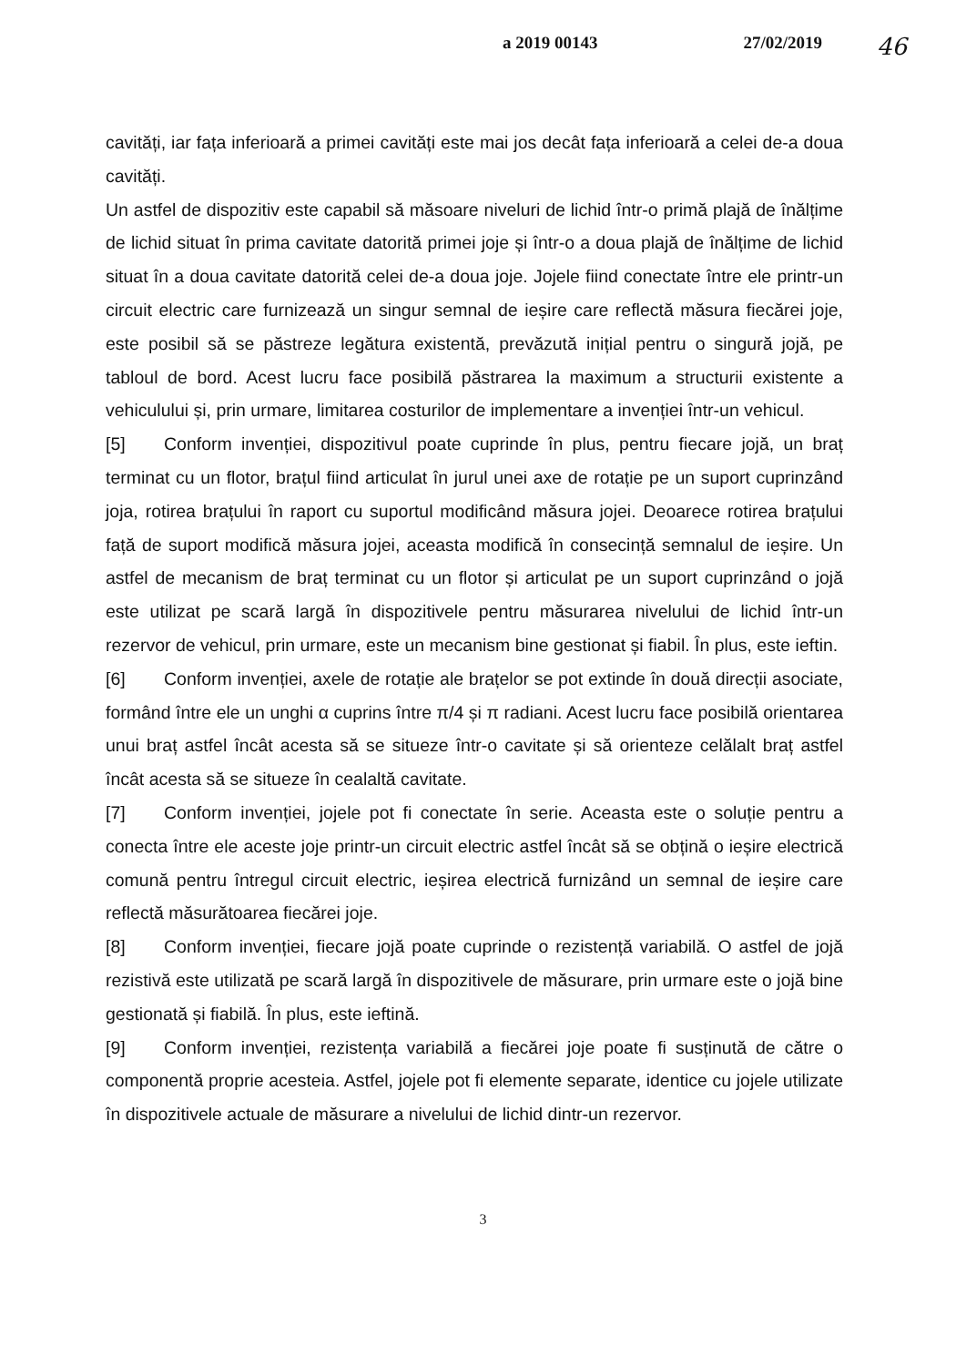a 2019 00143 27/02/2019 46
cavități, iar fața inferioară a primei cavități este mai jos decât fața inferioară a celei de-a doua cavități.
Un astfel de dispozitiv este capabil să măsoare niveluri de lichid într-o primă plajă de înălțime de lichid situat în prima cavitate datorită primei joje și într-o a doua plajă de înălțime de lichid situat în a doua cavitate datorită celei de-a doua joje. Jojele fiind conectate între ele printr-un circuit electric care furnizează un singur semnal de ieșire care reflectă măsura fiecărei joje, este posibil să se păstreze legătura existentă, prevăzută inițial pentru o singură jojă, pe tabloul de bord. Acest lucru face posibilă păstrarea la maximum a structurii existente a vehiculului și, prin urmare, limitarea costurilor de implementare a invenției într-un vehicul.
[5] Conform invenției, dispozitivul poate cuprinde în plus, pentru fiecare jojă, un braț terminat cu un flotor, brațul fiind articulat în jurul unei axe de rotație pe un suport cuprinzând joja, rotirea brațului în raport cu suportul modificând măsura jojei. Deoarece rotirea brațului față de suport modifică măsura jojei, aceasta modifică în consecință semnalul de ieșire. Un astfel de mecanism de braț terminat cu un flotor și articulat pe un suport cuprinzând o jojă este utilizat pe scară largă în dispozitivele pentru măsurarea nivelului de lichid într-un rezervor de vehicul, prin urmare, este un mecanism bine gestionat și fiabil. În plus, este ieftin.
[6] Conform invenției, axele de rotație ale brațelor se pot extinde în două direcții asociate, formând între ele un unghi α cuprins între π/4 și π radiani. Acest lucru face posibilă orientarea unui braț astfel încât acesta să se situeze într-o cavitate și să orienteze celălalt braț astfel încât acesta să se situeze în cealaltă cavitate.
[7] Conform invenției, jojele pot fi conectate în serie. Aceasta este o soluție pentru a conecta între ele aceste joje printr-un circuit electric astfel încât să se obțină o ieșire electrică comună pentru întregul circuit electric, ieșirea electrică furnizând un semnal de ieșire care reflectă măsurătoarea fiecărei joje.
[8] Conform invenției, fiecare jojă poate cuprinde o rezistență variabilă. O astfel de jojă rezistivă este utilizată pe scară largă în dispozitivele de măsurare, prin urmare este o jojă bine gestionată și fiabilă. În plus, este ieftină.
[9] Conform invenției, rezistența variabilă a fiecărei joje poate fi susținută de către o componentă proprie acesteia. Astfel, jojele pot fi elemente separate, identice cu jojele utilizate în dispozitivele actuale de măsurare a nivelului de lichid dintr-un rezervor.
3